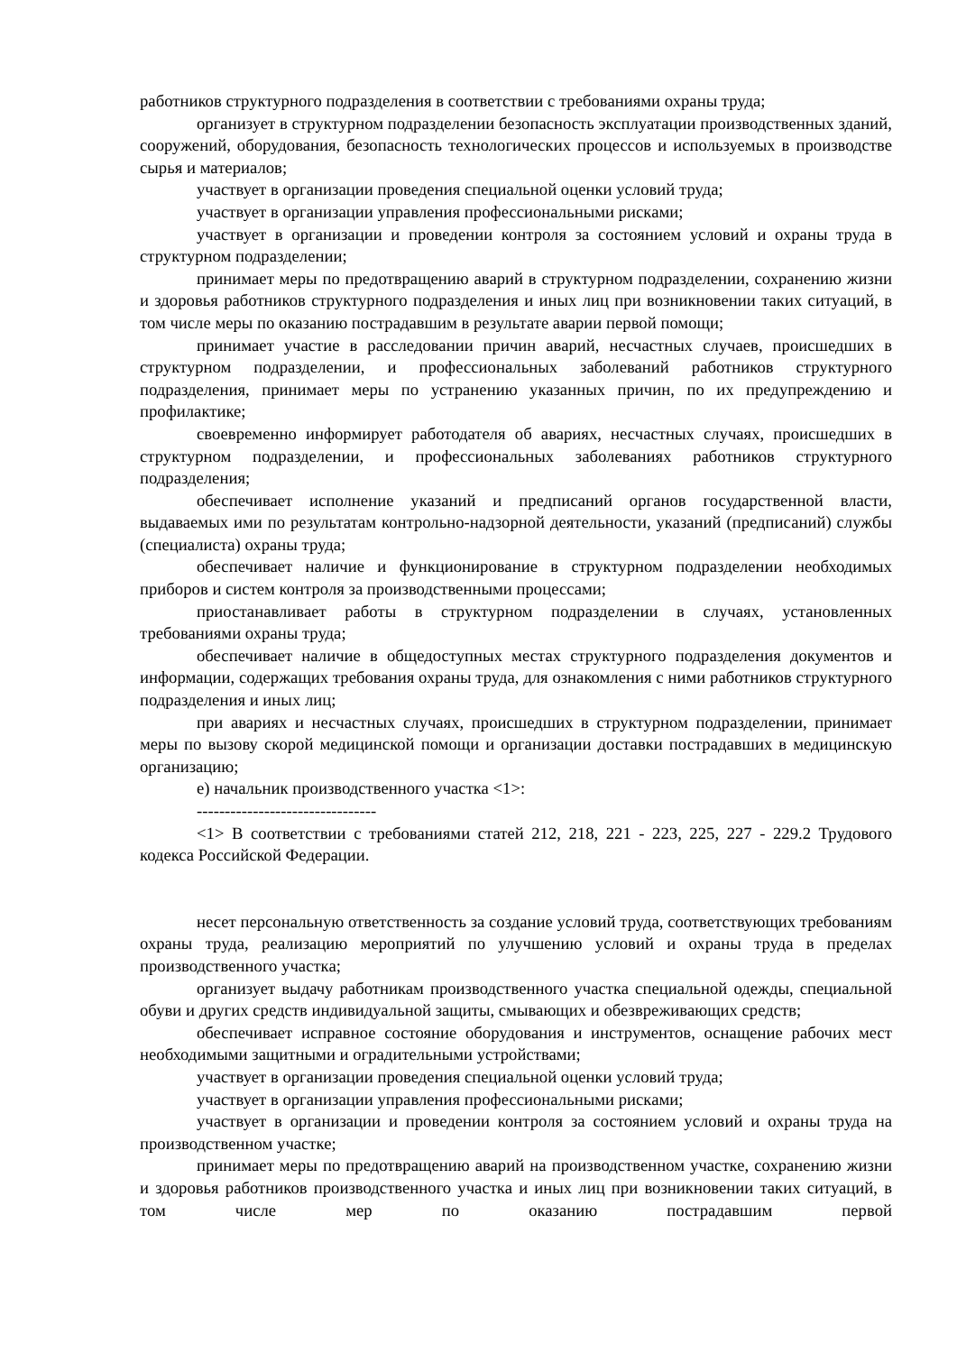работников структурного подразделения в соответствии с требованиями охраны труда;
организует в структурном подразделении безопасность эксплуатации производственных зданий, сооружений, оборудования, безопасность технологических процессов и используемых в производстве сырья и материалов;
участвует в организации проведения специальной оценки условий труда;
участвует в организации управления профессиональными рисками;
участвует в организации и проведении контроля за состоянием условий и охраны труда в структурном подразделении;
принимает меры по предотвращению аварий в структурном подразделении, сохранению жизни и здоровья работников структурного подразделения и иных лиц при возникновении таких ситуаций, в том числе меры по оказанию пострадавшим в результате аварии первой помощи;
принимает участие в расследовании причин аварий, несчастных случаев, происшедших в структурном подразделении, и профессиональных заболеваний работников структурного подразделения, принимает меры по устранению указанных причин, по их предупреждению и профилактике;
своевременно информирует работодателя об авариях, несчастных случаях, происшедших в структурном подразделении, и профессиональных заболеваниях работников структурного подразделения;
обеспечивает исполнение указаний и предписаний органов государственной власти, выдаваемых ими по результатам контрольно-надзорной деятельности, указаний (предписаний) службы (специалиста) охраны труда;
обеспечивает наличие и функционирование в структурном подразделении необходимых приборов и систем контроля за производственными процессами;
приостанавливает работы в структурном подразделении в случаях, установленных требованиями охраны труда;
обеспечивает наличие в общедоступных местах структурного подразделения документов и информации, содержащих требования охраны труда, для ознакомления с ними работников структурного подразделения и иных лиц;
при авариях и несчастных случаях, происшедших в структурном подразделении, принимает меры по вызову скорой медицинской помощи и организации доставки пострадавших в медицинскую организацию;
е) начальник производственного участка <1>:
--------------------------------
<1> В соответствии с требованиями статей 212, 218, 221 - 223, 225, 227 - 229.2 Трудового кодекса Российской Федерации.
несет персональную ответственность за создание условий труда, соответствующих требованиям охраны труда, реализацию мероприятий по улучшению условий и охраны труда в пределах производственного участка;
организует выдачу работникам производственного участка специальной одежды, специальной обуви и других средств индивидуальной защиты, смывающих и обезвреживающих средств;
обеспечивает исправное состояние оборудования и инструментов, оснащение рабочих мест необходимыми защитными и оградительными устройствами;
участвует в организации проведения специальной оценки условий труда;
участвует в организации управления профессиональными рисками;
участвует в организации и проведении контроля за состоянием условий и охраны труда на производственном участке;
принимает меры по предотвращению аварий на производственном участке, сохранению жизни и здоровья работников производственного участка и иных лиц при возникновении таких ситуаций, в том числе мер по оказанию пострадавшим первой